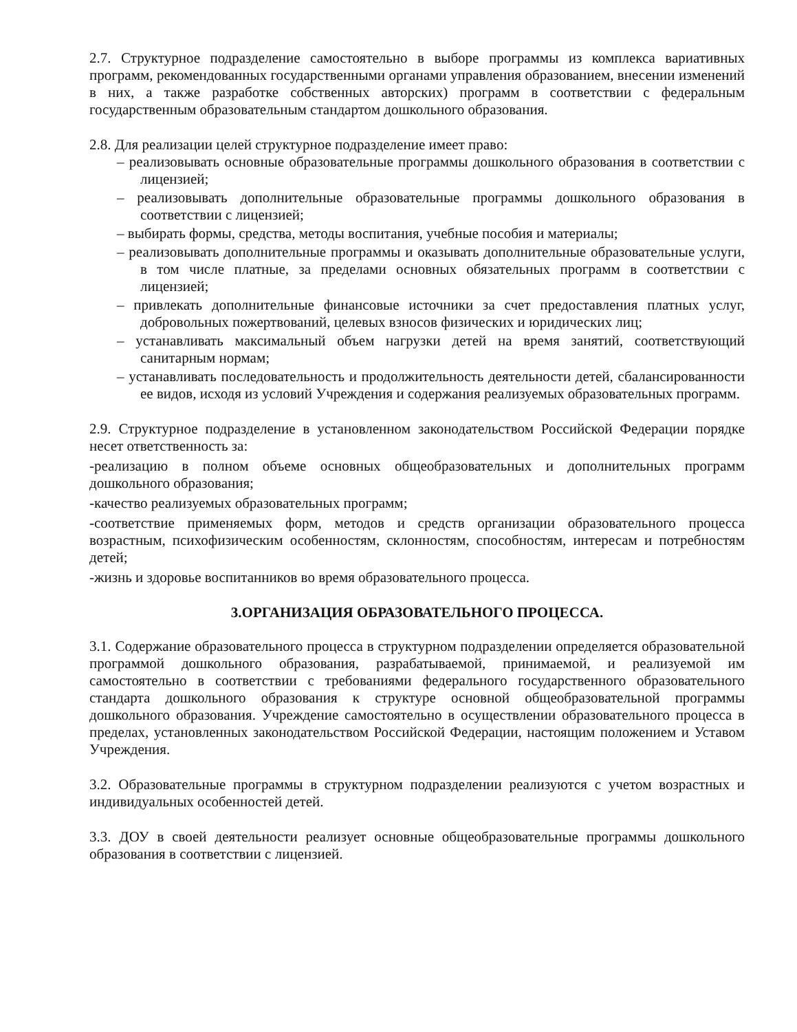2.7. Структурное подразделение самостоятельно в выборе программы из комплекса вариативных программ, рекомендованных государственными органами управления образованием, внесении изменений в них, а также разработке собственных авторских) программ в соответствии с федеральным государственным образовательным стандартом дошкольного образования.
2.8. Для реализации целей структурное подразделение имеет право:
– реализовывать основные образовательные программы дошкольного образования в соответствии с лицензией;
– реализовывать дополнительные образовательные программы дошкольного образования в соответствии с лицензией;
– выбирать формы, средства, методы воспитания, учебные пособия и материалы;
– реализовывать дополнительные программы и оказывать дополнительные образовательные услуги, в том числе платные, за пределами основных обязательных программ в соответствии с лицензией;
– привлекать дополнительные финансовые источники за счет предоставления платных услуг, добровольных пожертвований, целевых взносов физических и юридических лиц;
– устанавливать максимальный объем нагрузки детей на время занятий, соответствующий санитарным нормам;
– устанавливать последовательность и продолжительность деятельности детей, сбалансированности ее видов, исходя из условий Учреждения и содержания реализуемых образовательных программ.
2.9. Структурное подразделение в установленном законодательством Российской Федерации порядке несет ответственность за:
-реализацию в полном объеме основных общеобразовательных и дополнительных программ дошкольного образования;
-качество реализуемых образовательных программ;
-соответствие применяемых форм, методов и средств организации образовательного процесса возрастным, психофизическим особенностям, склонностям, способностям, интересам и потребностям детей;
-жизнь и здоровье воспитанников во время образовательного процесса.
3.ОРГАНИЗАЦИЯ ОБРАЗОВАТЕЛЬНОГО ПРОЦЕССА.
3.1. Содержание образовательного процесса в структурном подразделении определяется образовательной программой дошкольного образования, разрабатываемой, принимаемой, и реализуемой им самостоятельно в соответствии с требованиями федерального государственного образовательного стандарта дошкольного образования к структуре основной общеобразовательной программы дошкольного образования. Учреждение самостоятельно в осуществлении образовательного процесса в пределах, установленных законодательством Российской Федерации, настоящим положением и Уставом Учреждения.
3.2. Образовательные программы в структурном подразделении реализуются с учетом возрастных и индивидуальных особенностей детей.
3.3. ДОУ в своей деятельности реализует основные общеобразовательные программы дошкольного образования в соответствии с лицензией.